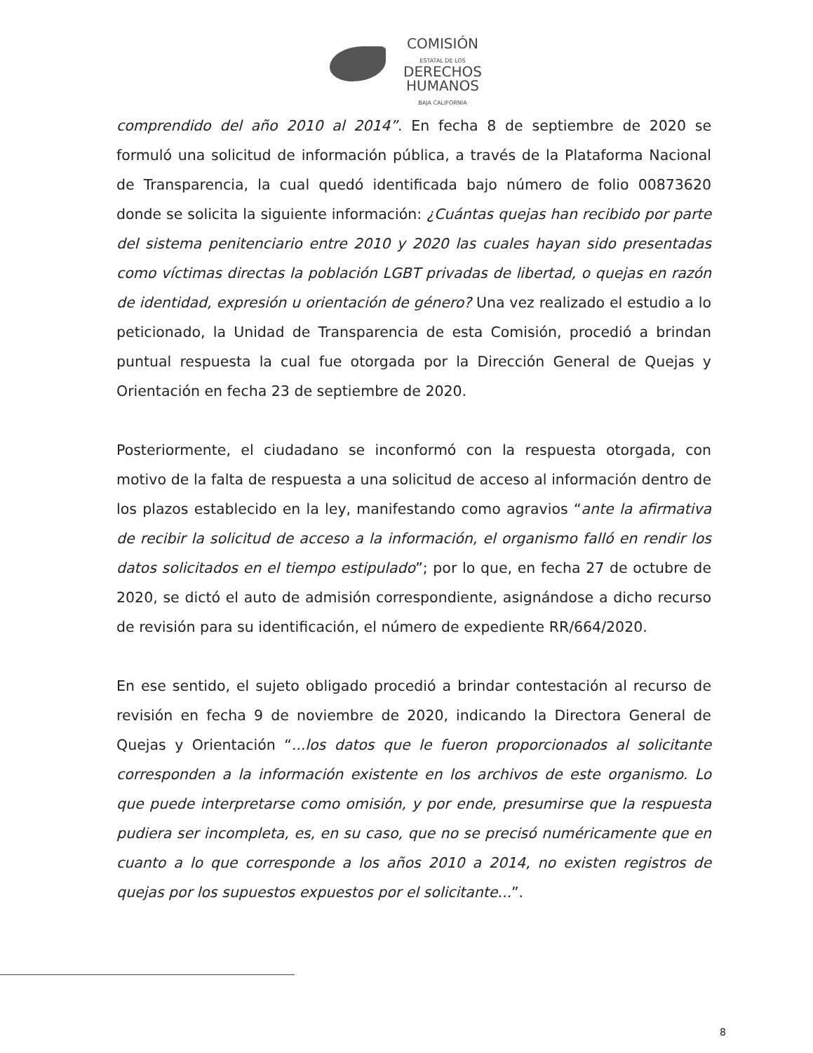COMISIÓN
ESTATAL DE LOS
DERECHOS
HUMANOS
BAJA CALIFORNIA
comprendido del año 2010 al 2014”. En fecha 8 de septiembre de 2020 se formuló una solicitud de información pública, a través de la Plataforma Nacional de Transparencia, la cual quedó identificada bajo número de folio 00873620 donde se solicita la siguiente información: ¿Cuántas quejas han recibido por parte del sistema penitenciario entre 2010 y 2020 las cuales hayan sido presentadas como víctimas directas la población LGBT privadas de libertad, o quejas en razón de identidad, expresión u orientación de género? Una vez realizado el estudio a lo peticionado, la Unidad de Transparencia de esta Comisión, procedió a brindan puntual respuesta la cual fue otorgada por la Dirección General de Quejas y Orientación en fecha 23 de septiembre de 2020.
Posteriormente, el ciudadano se inconformó con la respuesta otorgada, con motivo de la falta de respuesta a una solicitud de acceso al información dentro de los plazos establecido en la ley, manifestando como agravios “ante la afirmativa de recibir la solicitud de acceso a la información, el organismo falló en rendir los datos solicitados en el tiempo estipulado”; por lo que, en fecha 27 de octubre de 2020, se dictó el auto de admisión correspondiente, asignándose a dicho recurso de revisión para su identificación, el número de expediente RR/664/2020.
En ese sentido, el sujeto obligado procedió a brindar contestación al recurso de revisión en fecha 9 de noviembre de 2020, indicando la Directora General de Quejas y Orientación “...los datos que le fueron proporcionados al solicitante corresponden a la información existente en los archivos de este organismo. Lo que puede interpretarse como omisión, y por ende, presumirse que la respuesta pudiera ser incompleta, es, en su caso, que no se precisó numéricamente que en cuanto a lo que corresponde a los años 2010 a 2014, no existen registros de quejas por los supuestos expuestos por el solicitante...”.
8